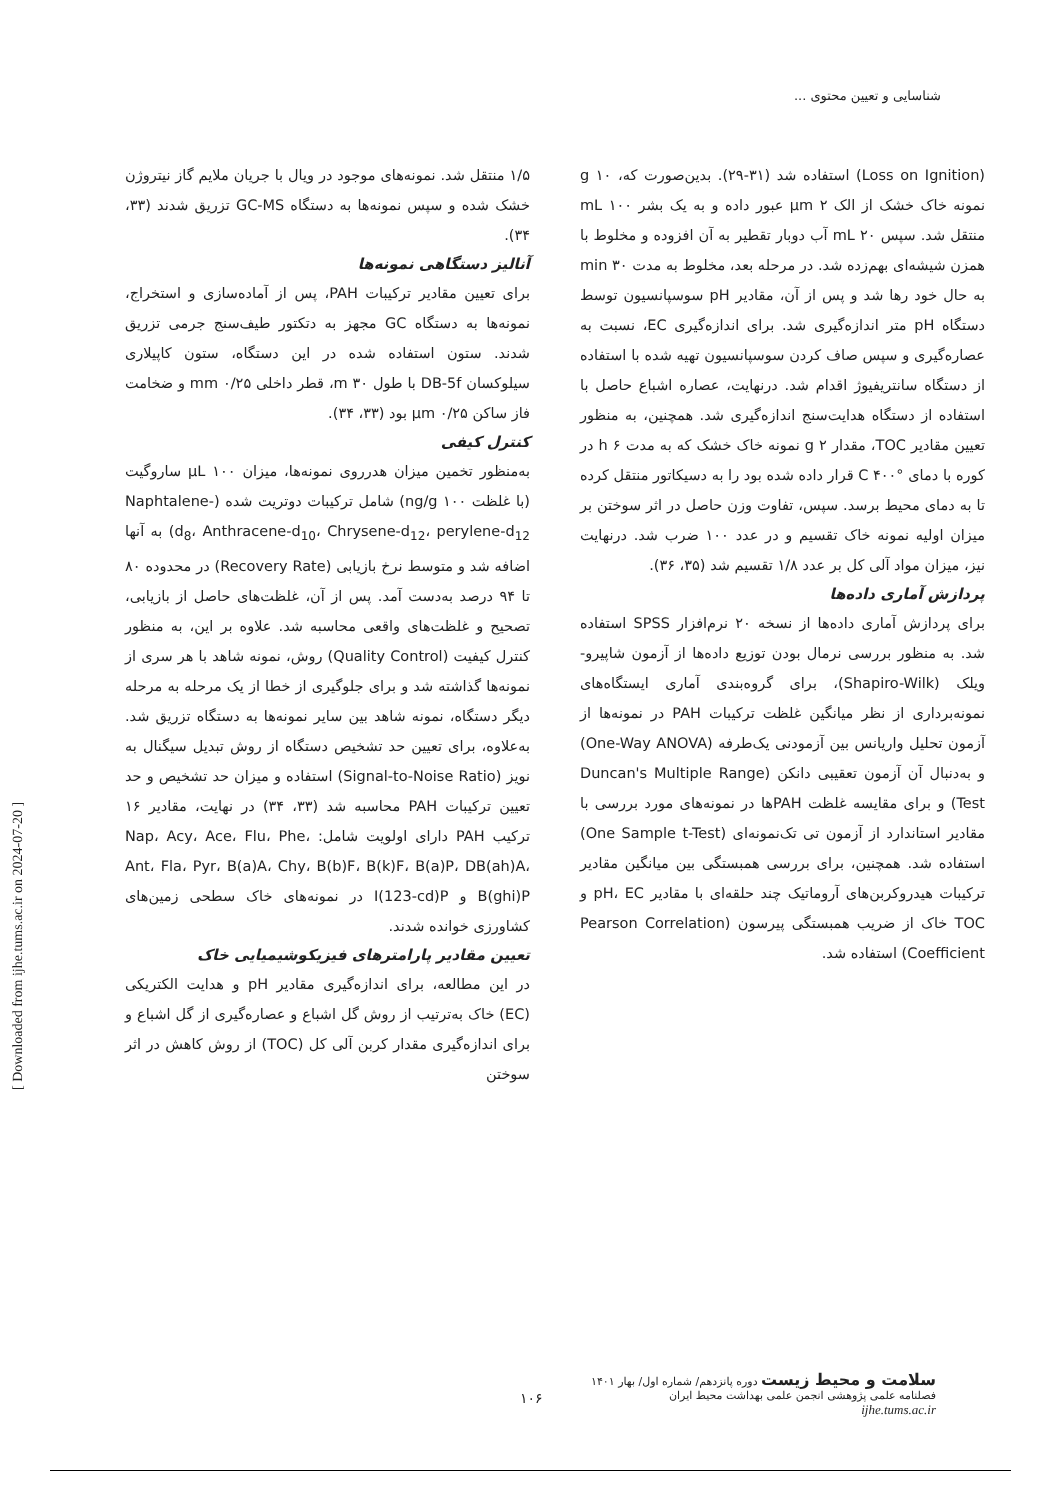شناسایی و تعیین محتوی ...
۱/۵ منتقل شد. نمونه‌های موجود در ویال با جریان ملایم گاز نیتروژن خشک شده و سپس نمونه‌ها به دستگاه GC-MS تزریق شدند (۳۳، ۳۴).
آنالیز دستگاهی نمونه‌ها
برای تعیین مقادیر ترکیبات PAH، پس از آماده‌سازی و استخراج، نمونه‌ها به دستگاه GC مجهز به دتکتور طیف‌سنج جرمی تزریق شدند. ستون استفاده شده در این دستگاه، ستون کاپیلاری سیلوکسان DB-5f با طول m ۳۰، قطر داخلی mm ۰/۲۵ و ضخامت فاز ساکن µm ۰/۲۵ بود (۳۳، ۳۴).
کنترل کیفی
به‌منظور تخمین میزان هدرروی نمونه‌ها، میزان µL ۱۰۰ ساروگیت (با غلظت ng/g ۱۰۰) شامل ترکیبات دوتریت شده (Naphtalene-d<sub>8</sub>، Anthracene-d<sub>10</sub>، Chrysene-d<sub>12</sub>، perylene-d<sub>12</sub>) به آنها اضافه شد و متوسط نرخ بازیابی (Recovery Rate) در محدوده ۸۰ تا ۹۴ درصد به‌دست آمد. پس از آن، غلظت‌های حاصل از بازیابی، تصحیح و غلظت‌های واقعی محاسبه شد. علاوه بر این، به منظور کنترل کیفیت (Quality Control) روش، نمونه شاهد با هر سری از نمونه‌ها گذاشته شد و برای جلوگیری از خطا از یک مرحله به مرحله دیگر دستگاه، نمونه شاهد بین سایر نمونه‌ها به دستگاه تزریق شد. به‌علاوه، برای تعیین حد تشخیص دستگاه از روش تبدیل سیگنال به نویز (Signal-to-Noise Ratio) استفاده و میزان حد تشخیص و حد تعیین ترکیبات PAH محاسبه شد (۳۳، ۳۴) در نهایت، مقادیر ۱۶ ترکیب PAH دارای اولویت شامل: Nap، Acy، Ace، Flu، Phe، Ant، Fla، Pyr، B(a)A، Chy، B(b)F، B(k)F، B(a)P، DB(ah)A، B(ghi)P و I(123-cd)P در نمونه‌های خاک سطحی زمین‌های کشاورزی خوانده شدند.
تعیین مقادیر پارامترهای فیزیکوشیمیایی خاک
در این مطالعه، برای اندازه‌گیری مقادیر pH و هدایت الکتریکی (EC) خاک به‌ترتیب از روش گل اشباع و عصاره‌گیری از گل اشباع و برای اندازه‌گیری مقدار کربن آلی کل (TOC) از روش کاهش در اثر سوختن
(Loss on Ignition) استفاده شد (۳۱-۲۹). بدین‌صورت که، g ۱۰ نمونه خاک خشک از الک µm ۲ عبور داده و به یک بشر mL ۱۰۰ منتقل شد. سپس mL ۲۰ آب دوبار تقطیر به آن افزوده و مخلوط با همزن شیشه‌ای بهم‌زده شد. در مرحله بعد، مخلوط به مدت min ۳۰ به حال خود رها شد و پس از آن، مقادیر pH سوسپانسیون توسط دستگاه pH متر اندازه‌گیری شد. برای اندازه‌گیری EC، نسبت به عصاره‌گیری و سپس صاف کردن سوسپانسیون تهیه شده با استفاده از دستگاه سانتریفیوژ اقدام شد. درنهایت، عصاره اشباع حاصل با استفاده از دستگاه هدایت‌سنج اندازه‌گیری شد. همچنین، به منظور تعیین مقادیر TOC، مقدار g ۲ نمونه خاک خشک که به مدت h ۶ در کوره با دمای °C ۴۰۰ قرار داده شده بود را به دسیکاتور منتقل کرده تا به دمای محیط برسد. سپس، تفاوت وزن حاصل در اثر سوختن بر میزان اولیه نمونه خاک تقسیم و در عدد ۱۰۰ ضرب شد. درنهایت نیز، میزان مواد آلی کل بر عدد ۱/۸ تقسیم شد (۳۵، ۳۶).
پردازش آماری داده‌ها
برای پردازش آماری داده‌ها از نسخه ۲۰ نرم‌افزار SPSS استفاده شد. به منظور بررسی نرمال بودن توزیع داده‌ها از آزمون شاپیرو-ویلک (Shapiro-Wilk)، برای گروه‌بندی آماری ایستگاه‌های نمونه‌برداری از نظر میانگین غلظت ترکیبات PAH در نمونه‌ها از آزمون تحلیل واریانس بین آزمودنی یک‌طرفه (One-Way ANOVA) و به‌دنبال آن آزمون تعقیبی دانکن (Duncan's Multiple Range Test) و برای مقایسه غلظت PAHها در نمونه‌های مورد بررسی با مقادیر استاندارد از آزمون تی تک‌نمونه‌ای (One Sample t-Test) استفاده شد. همچنین، برای بررسی همبستگی بین میانگین مقادیر ترکیبات هیدروکربن‌های آروماتیک چند حلقه‌ای با مقادیر pH، EC و TOC خاک از ضریب همبستگی پیرسون (Pearson Correlation Coefficient) استفاده شد.
[ Downloaded from ijhe.tums.ac.ir on 2024-07-20 ]
۱۰۶
سلامت و محیط زیست دوره پانزدهم/ شماره اول/ بهار ۱۴۰۱
فصلنامه علمی پژوهشی انجمن علمی بهداشت محیط ایران
ijhe.tums.ac.ir